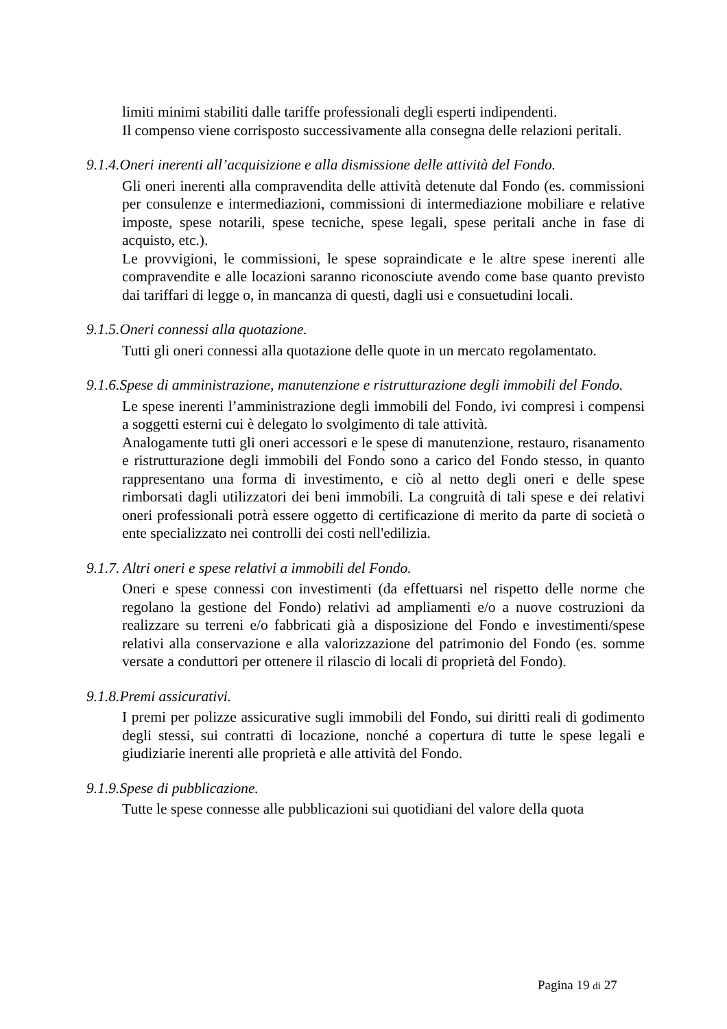limiti minimi stabiliti dalle tariffe professionali degli esperti indipendenti.
Il compenso viene corrisposto successivamente alla consegna delle relazioni peritali.
9.1.4.Oneri inerenti all’acquisizione e alla dismissione delle attività del Fondo.
Gli oneri inerenti alla compravendita delle attività detenute dal Fondo (es. commissioni per consulenze e intermediazioni, commissioni di intermediazione mobiliare e relative imposte, spese notarili, spese tecniche, spese legali, spese peritali anche in fase di acquisto, etc.).
Le provvigioni, le commissioni, le spese sopraindicate e le altre spese inerenti alle compravendite e alle locazioni saranno riconosciute avendo come base quanto previsto dai tariffari di legge o, in mancanza di questi, dagli usi e consuetudini locali.
9.1.5.Oneri connessi alla quotazione.
Tutti gli oneri connessi alla quotazione delle quote in un mercato regolamentato.
9.1.6.Spese di amministrazione, manutenzione e ristrutturazione degli immobili del Fondo.
Le spese inerenti l’amministrazione degli immobili del Fondo, ivi compresi i compensi a soggetti esterni cui è delegato lo svolgimento di tale attività.
Analogamente tutti gli oneri accessori e le spese di manutenzione, restauro, risanamento e ristrutturazione degli immobili del Fondo sono a carico del Fondo stesso, in quanto rappresentano una forma di investimento, e ciò al netto degli oneri e delle spese rimborsati dagli utilizzatori dei beni immobili. La congruità di tali spese e dei relativi oneri professionali potrà essere oggetto di certificazione di merito da parte di società o ente specializzato nei controlli dei costi nell'edilizia.
9.1.7. Altri oneri e spese relativi a immobili del Fondo.
Oneri e spese connessi con investimenti (da effettuarsi nel rispetto delle norme che regolano la gestione del Fondo) relativi ad ampliamenti e/o a nuove costruzioni da realizzare su terreni e/o fabbricati già a disposizione del Fondo e investimenti/spese relativi alla conservazione e alla valorizzazione del patrimonio del Fondo (es. somme versate a conduttori per ottenere il rilascio di locali di proprietà del Fondo).
9.1.8.Premi assicurativi.
I premi per polizze assicurative sugli immobili del Fondo, sui diritti reali di godimento degli stessi, sui contratti di locazione, nonché a copertura di tutte le spese legali e giudiziarie inerenti alle proprietà e alle attività del Fondo.
9.1.9.Spese di pubblicazione.
Tutte le spese connesse alle pubblicazioni sui quotidiani del valore della quota
Pagina 19 di 27